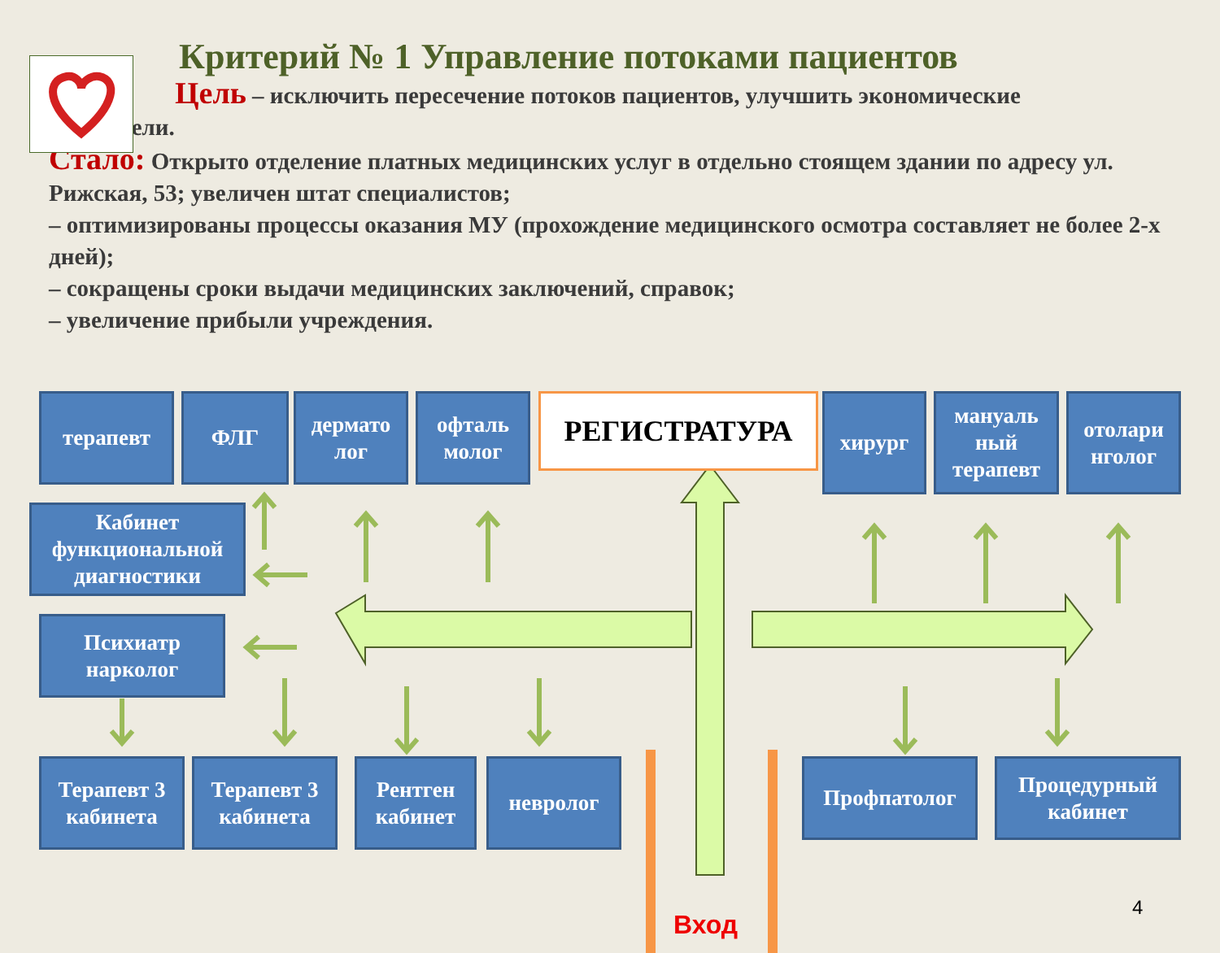Критерий № 1 Управление потоками пациентов
Цель – исключить пересечение потоков пациентов, улучшить экономические
показатели.
Стало: Открыто отделение платных медицинских услуг в отдельно стоящем здании по адресу ул. Рижская, 53; увеличен штат специалистов;
– оптимизированы процессы оказания МУ (прохождение медицинского осмотра составляет не более 2-х дней);
– сокращены сроки выдачи медицинских заключений, справок;
– увеличение прибыли учреждения.
терапевт ФЛГ
дермато лог
офталь молог
РЕГИСТРАТУРА хирург
мануаль ный терапевт
отолари нголог
Кабинет функциональной диагностики
Психиатр нарколог
Терапевт 3 кабинета
Терапевт 3 кабинета
Рентген кабинет
невролог Профпатолог
Процедурный кабинет
Вход
4